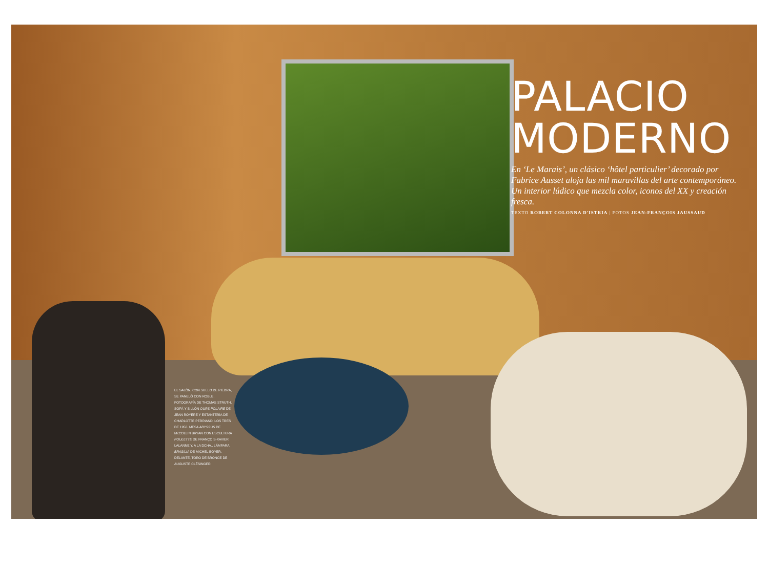PALACIO
MODERNO
En ‘Le Marais’, un clásico ‘hôtel particulier’ decorado por Fabrice Ausset aloja las mil maravillas del arte contemporáneo. Un interior lúdico que mezcla color, iconos del XX y creación fresca.
TEXTO ROBERT COLONNA D'ISTRIA | FOTOS JEAN-FRANÇOIS JAUSSAUD
EL SALÓN, CON SUELO DE PIEDRA, SE PANELÓ CON ROBLE. FOTOGRAFÍA DE THOMAS STRUTH, SOFÁ Y SILLÓN OURS POLAIRE DE JEAN ROYÈRE Y ESTANTERÍA DE CHARLOTTE PERRIAND, LOS TRES DE 1950. MESA ABYSSUS DE McCOLLIN BRYAN CON ESCULTURA POULETTE DE FRANÇOIS-XAVIER LALANNE Y, A LA DCHA., LÁMPARA BRASILIA DE MICHEL BOYER. DELANTE, TORO DE BRONCE DE AUGUSTE CLÉSINGER.